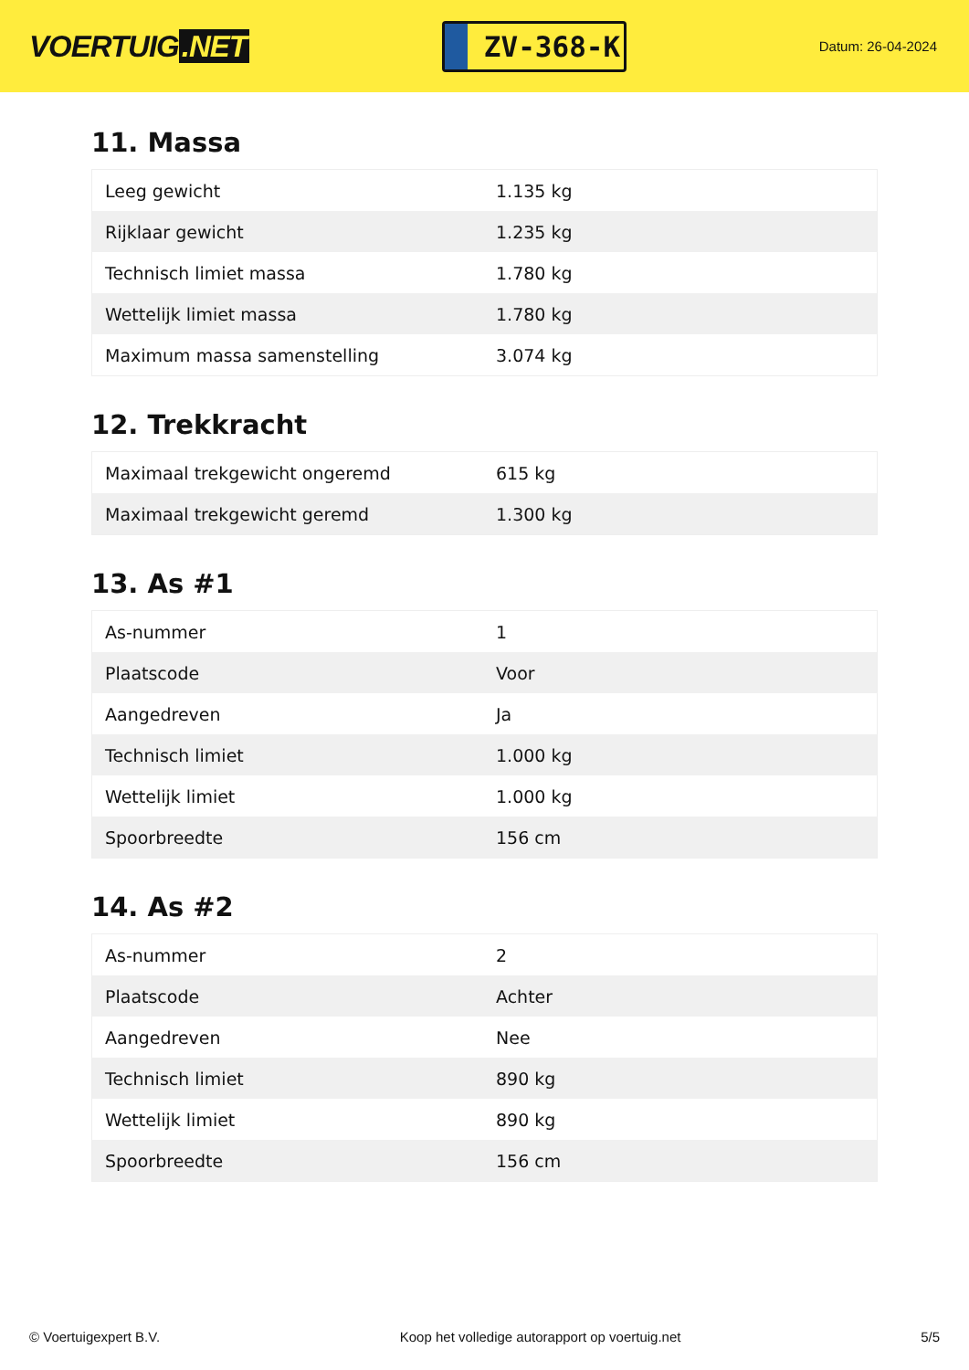VOERTUIG.NET
ZV-368-K
Datum: 26-04-2024
11. Massa
| Leeg gewicht | 1.135 kg |
| Rijklaar gewicht | 1.235 kg |
| Technisch limiet massa | 1.780 kg |
| Wettelijk limiet massa | 1.780 kg |
| Maximum massa samenstelling | 3.074 kg |
12. Trekkracht
| Maximaal trekgewicht ongeremd | 615 kg |
| Maximaal trekgewicht geremd | 1.300 kg |
13. As #1
| As-nummer | 1 |
| Plaatscode | Voor |
| Aangedreven | Ja |
| Technisch limiet | 1.000 kg |
| Wettelijk limiet | 1.000 kg |
| Spoorbreedte | 156 cm |
14. As #2
| As-nummer | 2 |
| Plaatscode | Achter |
| Aangedreven | Nee |
| Technisch limiet | 890 kg |
| Wettelijk limiet | 890 kg |
| Spoorbreedte | 156 cm |
© Voertuigexpert B.V. Koop het volledige autorapport op voertuig.net 5/5